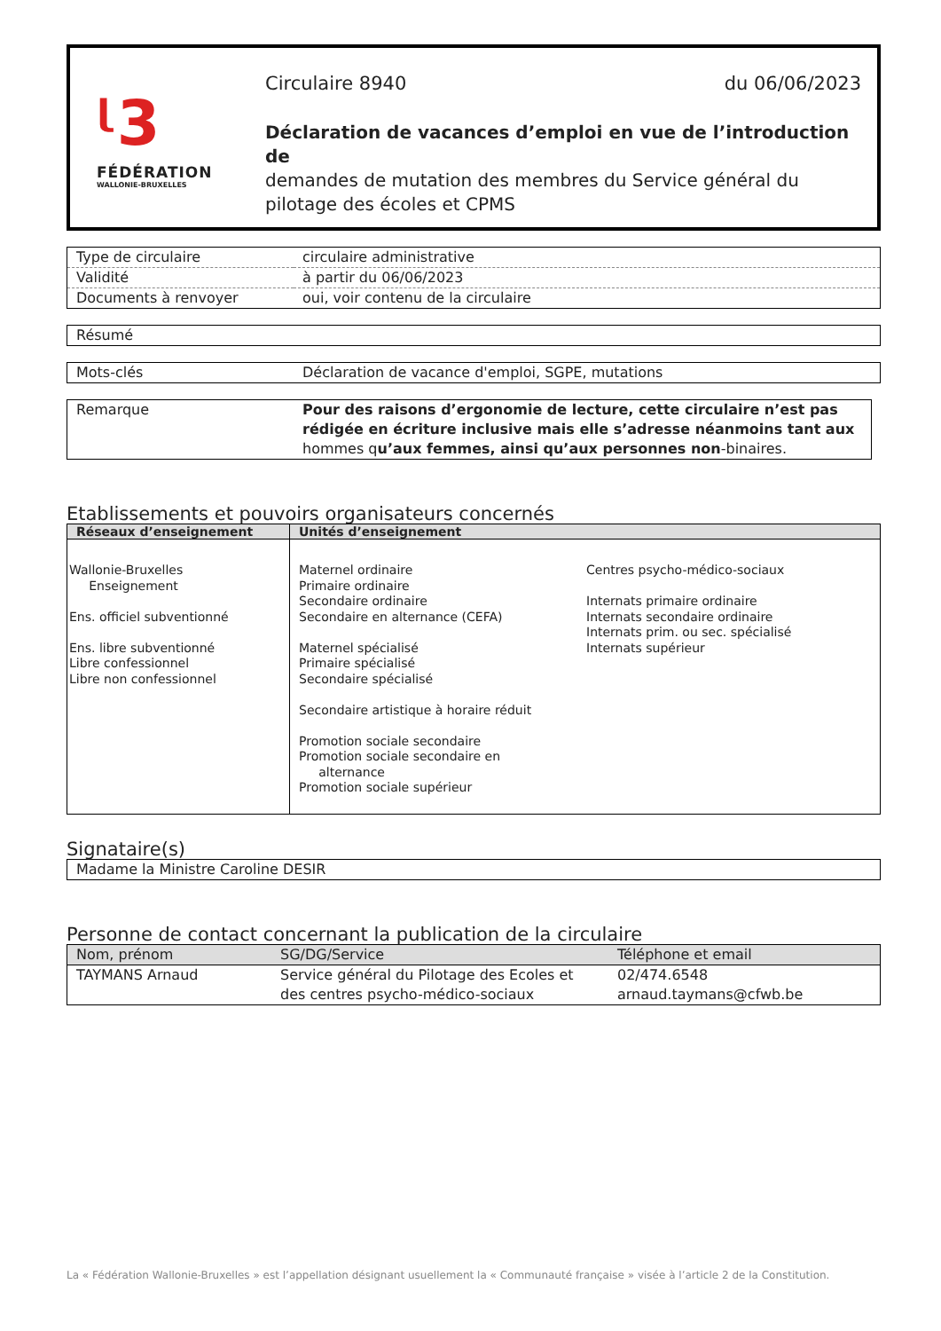ᶩ3
FÉDÉRATION
WALLONIE-BRUXELLES
Circulaire 8940 du 06/06/2023
Déclaration de vacances d’emploi en vue de l’introduction de
demandes de mutation des membres du Service général du pilotage des écoles et CPMS
| Type de circulaire | circulaire administrative |
| Validité | à partir du 06/06/2023 |
| Documents à renvoyer | oui, voir contenu de la circulaire |
| Résumé |
| Mots-clés | Déclaration de vacance d'emploi, SGPE, mutations |
| Remarque | Pour des raisons d’ergonomie de lecture, cette circulaire n’est pas rédigée en écriture inclusive mais elle s’adresse néanmoins tant aux hommes q u’aux femmes, ainsi qu’aux personnes non -binaires. |
Etablissements et pouvoirs organisateurs concernés
| Réseaux d’enseignement | Unités d’enseignement | |
| --- | --- | --- |
| Wallonie-Bruxelles Enseignement Ens. officiel subventionné Ens. libre subventionné Libre confessionnel Libre non confessionnel | Maternel ordinaire Primaire ordinaire Secondaire ordinaire Secondaire en alternance (CEFA) Maternel spécialisé Primaire spécialisé Secondaire spécialisé Secondaire artistique à horaire réduit Promotion sociale secondaire Promotion sociale secondaire en alternance Promotion sociale supérieur | Centres psycho-médico-sociaux Internats primaire ordinaire Internats secondaire ordinaire Internats prim. ou sec. spécialisé Internats supérieur |
Signataire(s)
| Madame la Ministre Caroline DESIR |
Personne de contact concernant la publication de la circulaire
| Nom, prénom | SG/DG/Service | Téléphone et email |
| TAYMANS Arnaud | Service général du Pilotage des Ecoles et des centres psycho-médico-sociaux | 02/474.6548 arnaud.taymans@cfwb.be |
La « Fédération Wallonie-Bruxelles » est l’appellation désignant usuellement la « Communauté française » visée à l’article 2 de la Constitution.